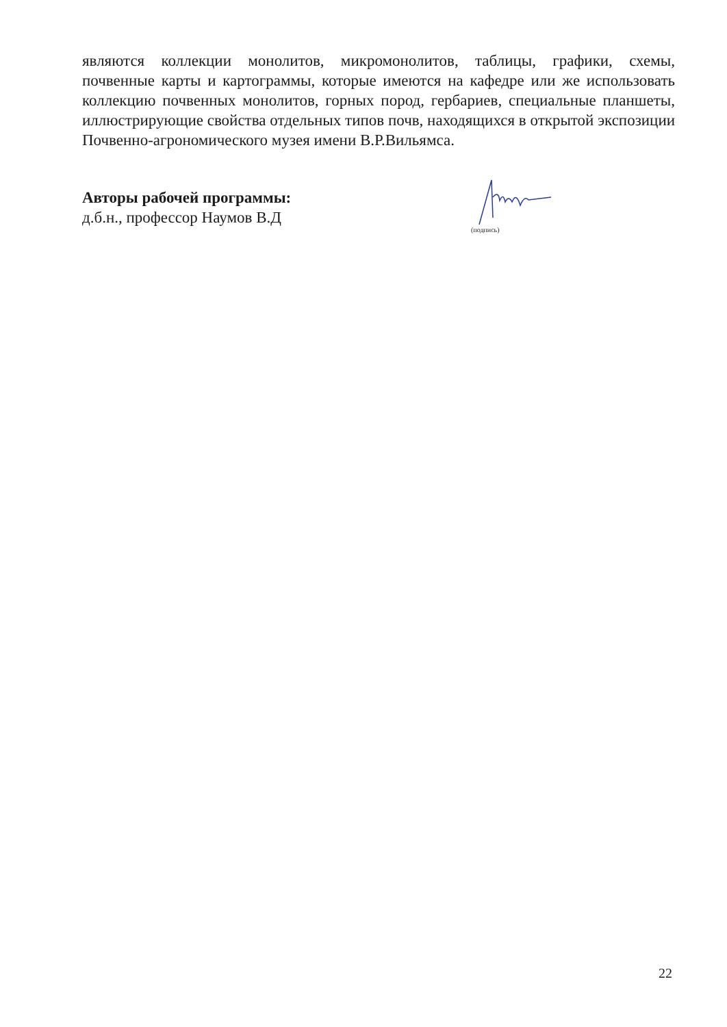являются коллекции монолитов, микромонолитов, таблицы, графики, схемы, почвенные карты и картограммы, которые имеются на кафедре или же использовать коллекцию почвенных монолитов, горных пород, гербариев, специальные планшеты, иллюстрирующие свойства отдельных типов почв, находящихся в открытой экспозиции Почвенно-агрономического музея имени В.Р.Вильямса.
Авторы рабочей программы:
д.б.н., профессор Наумов В.Д
(подпись)
22